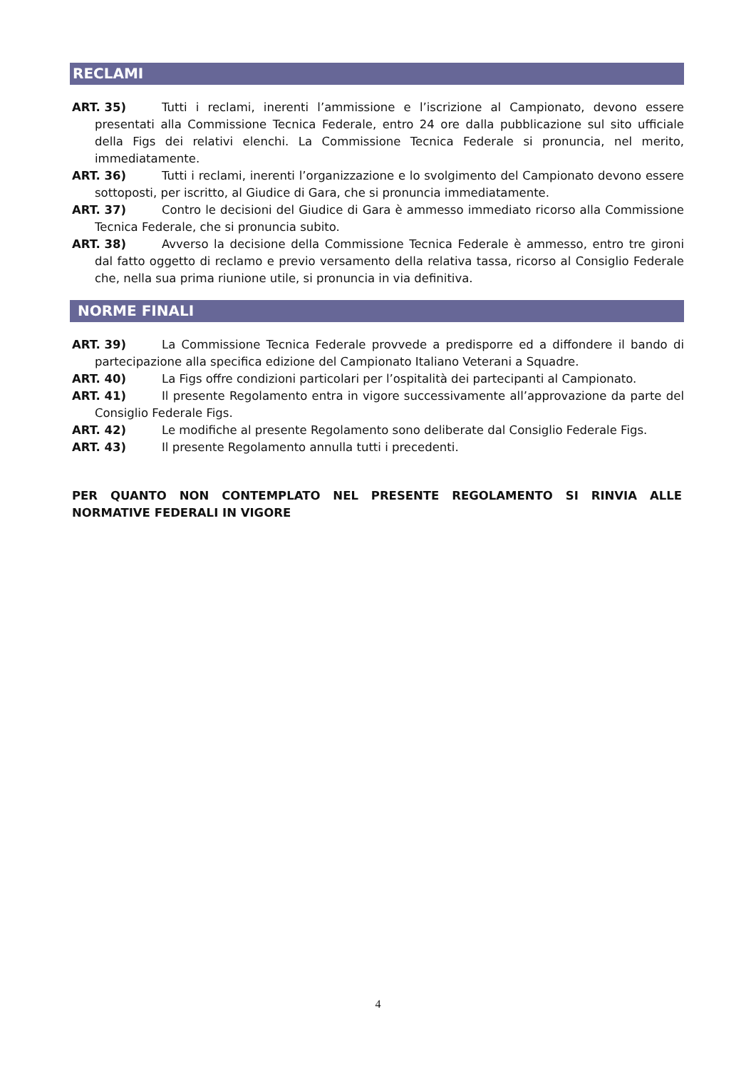RECLAMI
ART. 35) Tutti i reclami, inerenti l’ammissione e l’iscrizione al Campionato, devono essere presentati alla Commissione Tecnica Federale, entro 24 ore dalla pubblicazione sul sito ufficiale della Figs dei relativi elenchi. La Commissione Tecnica Federale si pronuncia, nel merito, immediatamente.
ART. 36) Tutti i reclami, inerenti l’organizzazione e lo svolgimento del Campionato devono essere sottoposti, per iscritto, al Giudice di Gara, che si pronuncia immediatamente.
ART. 37) Contro le decisioni del Giudice di Gara è ammesso immediato ricorso alla Commissione Tecnica Federale, che si pronuncia subito.
ART. 38) Avverso la decisione della Commissione Tecnica Federale è ammesso, entro tre gironi dal fatto oggetto di reclamo e previo versamento della relativa tassa, ricorso al Consiglio Federale che, nella sua prima riunione utile, si pronuncia in via definitiva.
NORME FINALI
ART. 39) La Commissione Tecnica Federale provvede a predisporre ed a diffondere il bando di partecipazione alla specifica edizione del Campionato Italiano Veterani a Squadre.
ART. 40) La Figs offre condizioni particolari per l’ospitalità dei partecipanti al Campionato.
ART. 41) Il presente Regolamento entra in vigore successivamente all’approvazione da parte del Consiglio Federale Figs.
ART. 42) Le modifiche al presente Regolamento sono deliberate dal Consiglio Federale Figs.
ART. 43) Il presente Regolamento annulla tutti i precedenti.
PER QUANTO NON CONTEMPLATO NEL PRESENTE REGOLAMENTO SI RINVIA ALLE NORMATIVE FEDERALI IN VIGORE
4